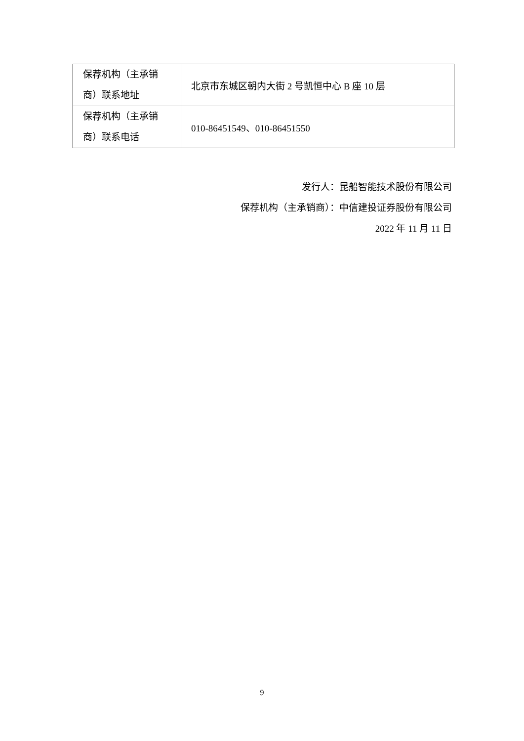| 保荐机构（主承销商）联系地址 | 北京市东城区朝内大街 2 号凯恒中心 B 座 10 层 |
| 保荐机构（主承销商）联系电话 | 010-86451549、010-86451550 |
发行人：昆船智能技术股份有限公司
保荐机构（主承销商）：中信建投证券股份有限公司
2022 年 11 月 11 日
9